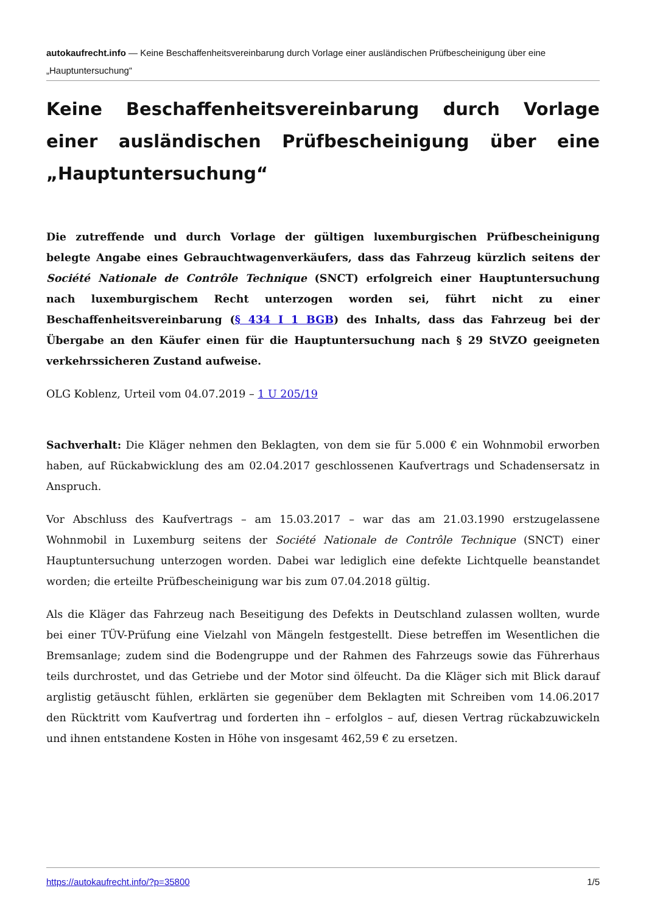autokaufrecht.info — Keine Beschaffenheitsvereinbarung durch Vorlage einer ausländischen Prüfbescheinigung über eine „Hauptuntersuchung“
Keine Beschaffenheitsvereinbarung durch Vorlage einer ausländischen Prüfbescheinigung über eine „Hauptuntersuchung“
Die zutreffende und durch Vorlage der gültigen luxemburgischen Prüfbescheinigung belegte Angabe eines Gebrauchtwagenverkäufers, dass das Fahrzeug kürzlich seitens der Société Nationale de Contrôle Technique (SNCT) erfolgreich einer Hauptuntersuchung nach luxemburgischem Recht unterzogen worden sei, führt nicht zu einer Beschaffenheitsvereinbarung (§ 434 I 1 BGB) des Inhalts, dass das Fahrzeug bei der Übergabe an den Käufer einen für die Hauptuntersuchung nach § 29 StVZO geeigneten verkehrssicheren Zustand aufweise.
OLG Koblenz, Urteil vom 04.07.2019 – 1 U 205/19
Sachverhalt: Die Kläger nehmen den Beklagten, von dem sie für 5.000 € ein Wohnmobil erworben haben, auf Rückabwicklung des am 02.04.2017 geschlossenen Kaufvertrags und Schadensersatz in Anspruch.
Vor Abschluss des Kaufvertrags – am 15.03.2017 – war das am 21.03.1990 erstzugelassene Wohnmobil in Luxemburg seitens der Société Nationale de Contrôle Technique (SNCT) einer Hauptuntersuchung unterzogen worden. Dabei war lediglich eine defekte Lichtquelle beanstandet worden; die erteilte Prüfbescheinigung war bis zum 07.04.2018 gültig.
Als die Kläger das Fahrzeug nach Beseitigung des Defekts in Deutschland zulassen wollten, wurde bei einer TÜV-Prüfung eine Vielzahl von Mängeln festgestellt. Diese betreffen im Wesentlichen die Bremsanlage; zudem sind die Bodengruppe und der Rahmen des Fahrzeugs sowie das Führerhaus teils durchrostet, und das Getriebe und der Motor sind ölfeucht. Da die Kläger sich mit Blick darauf arglistig getäuscht fühlen, erklärten sie gegenüber dem Beklagten mit Schreiben vom 14.06.2017 den Rücktritt vom Kaufvertrag und forderten ihn – erfolglos – auf, diesen Vertrag rückabzuwickeln und ihnen entstandene Kosten in Höhe von insgesamt 462,59 € zu ersetzen.
https://autokaufrecht.info/?p=35800 1/5